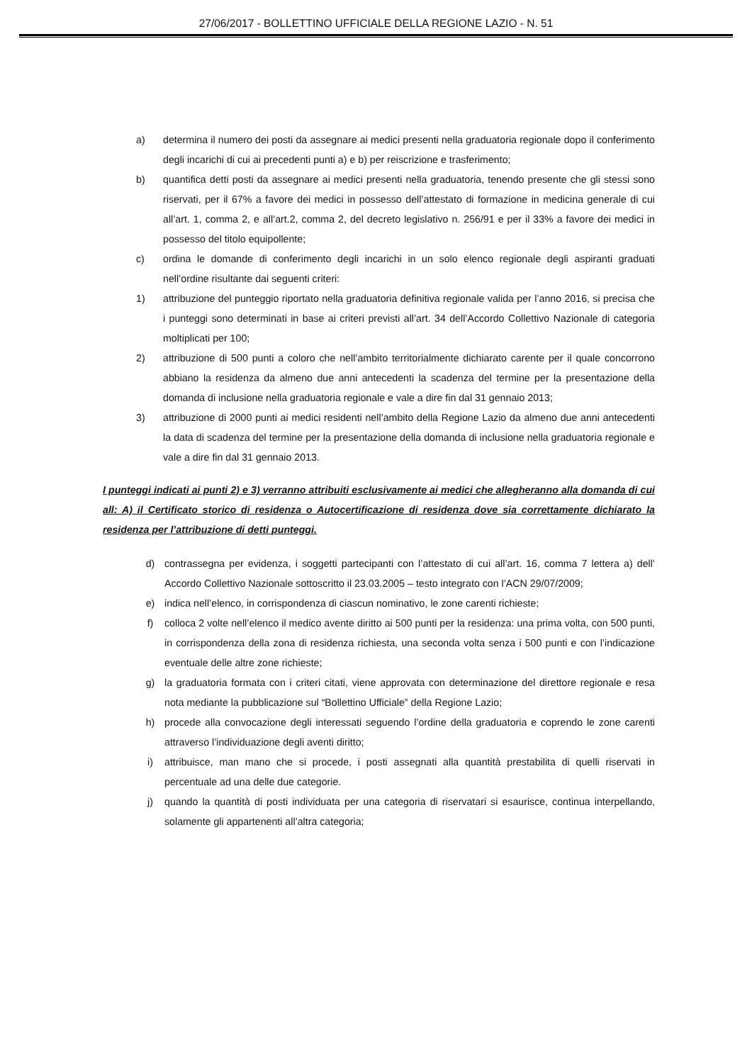27/06/2017 - BOLLETTINO UFFICIALE DELLA REGIONE LAZIO - N. 51
a) determina il numero dei posti da assegnare ai medici presenti nella graduatoria regionale dopo il conferimento degli incarichi di cui ai precedenti punti a) e b) per reiscrizione e trasferimento;
b) quantifica detti posti da assegnare ai medici presenti nella graduatoria, tenendo presente che gli stessi sono riservati, per il 67% a favore dei medici in possesso dell’attestato di formazione in medicina generale di cui all’art. 1, comma 2, e all’art.2, comma 2, del decreto legislativo n. 256/91 e per il 33% a favore dei medici in possesso del titolo equipollente;
c) ordina le domande di conferimento degli incarichi in un solo elenco regionale degli aspiranti graduati nell’ordine risultante dai seguenti criteri:
1) attribuzione del punteggio riportato nella graduatoria definitiva regionale valida per l’anno 2016, si precisa che i punteggi sono determinati in base ai criteri previsti all’art. 34 dell’Accordo Collettivo Nazionale di categoria moltiplicati per 100;
2) attribuzione di 500 punti a coloro che nell’ambito territorialmente dichiarato carente per il quale concorrono abbiano la residenza da almeno due anni antecedenti la scadenza del termine per la presentazione della domanda di inclusione nella graduatoria regionale e vale a dire fin dal 31 gennaio 2013;
3) attribuzione di 2000 punti ai medici residenti nell’ambito della Regione Lazio da almeno due anni antecedenti la data di scadenza del termine per la presentazione della domanda di inclusione nella graduatoria regionale e vale a dire fin dal 31 gennaio 2013.
I punteggi indicati ai punti 2) e 3) verranno attribuiti esclusivamente ai medici che allegheranno alla domanda di cui all: A) il Certificato storico di residenza o Autocertificazione di residenza dove sia correttamente dichiarato la residenza per l’attribuzione di detti punteggi.
d) contrassegna per evidenza, i soggetti partecipanti con l’attestato di cui all’art. 16, comma 7 lettera a) dell’ Accordo Collettivo Nazionale sottoscritto il 23.03.2005 – testo integrato con l’ACN 29/07/2009;
e) indica nell’elenco, in corrispondenza di ciascun nominativo, le zone carenti richieste;
f) colloca 2 volte nell’elenco il medico avente diritto ai 500 punti per la residenza: una prima volta, con 500 punti, in corrispondenza della zona di residenza richiesta, una seconda volta senza i 500 punti e con l’indicazione eventuale delle altre zone richieste;
g) la graduatoria formata con i criteri citati, viene approvata con determinazione del direttore regionale e resa nota mediante la pubblicazione sul “Bollettino Ufficiale” della Regione Lazio;
h) procede alla convocazione degli interessati seguendo l’ordine della graduatoria e coprendo le zone carenti attraverso l’individuazione degli aventi diritto;
i) attribuisce, man mano che si procede, i posti assegnati alla quantità prestabilita di quelli riservati in percentuale ad una delle due categorie.
j) quando la quantità di posti individuata per una categoria di riservatari si esaurisce, continua interpellando, solamente gli appartenenti all’altra categoria;